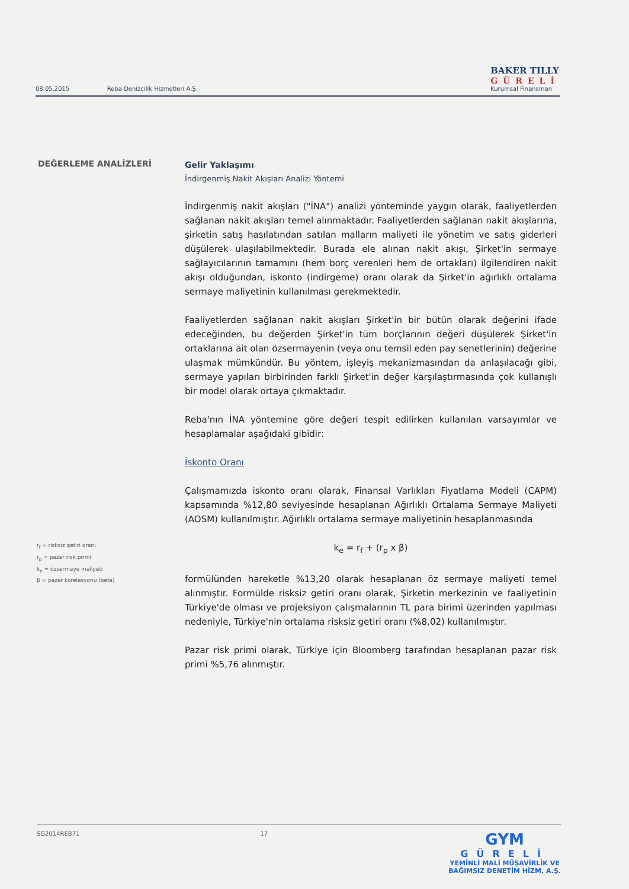08.05.2015 Reba Denizcilik Hizmetleri A.Ş.
BAKER TILLY
GÜRELİ
Kurumsal Finansman
DEĞERLEME ANALİZLERİ
Gelir Yaklaşımı
İndirgenmiş Nakit Akışları Analizi Yöntemi
İndirgenmiş nakit akışları ("İNA") analizi yönteminde yaygın olarak, faaliyetlerden sağlanan nakit akışları temel alınmaktadır. Faaliyetlerden sağlanan nakit akışlarına, şirketin satış hasılatından satılan malların maliyeti ile yönetim ve satış giderleri düşülerek ulaşılabilmektedir. Burada ele alınan nakit akışı, Şirket'in sermaye sağlayıcılarının tamamını (hem borç verenleri hem de ortakları) ilgilendiren nakit akışı olduğundan, iskonto (indirgeme) oranı olarak da Şirket'in ağırlıklı ortalama sermaye maliyetinin kullanılması gerekmektedir.
Faaliyetlerden sağlanan nakit akışları Şirket'in bir bütün olarak değerini ifade edeceğinden, bu değerden Şirket'in tüm borçlarının değeri düşülerek Şirket'in ortaklarına ait olan özsermayenin (veya onu temsil eden pay senetlerinin) değerine ulaşmak mümkündür. Bu yöntem, işleyiş mekanizmasından da anlaşılacağı gibi, sermaye yapıları birbirinden farklı Şirket'in değer karşılaştırmasında çok kullanışlı bir model olarak ortaya çıkmaktadır.
Reba'nın İNA yöntemine göre değeri tespit edilirken kullanılan varsayımlar ve hesaplamalar aşağıdaki gibidir:
İskonto Oranı
Çalışmamızda iskonto oranı olarak, Finansal Varlıkları Fiyatlama Modeli (CAPM) kapsamında %12,80 seviyesinde hesaplanan Ağırlıklı Ortalama Sermaye Maliyeti (AOSM) kullanılmıştır. Ağırlıklı ortalama sermaye maliyetinin hesaplanmasında
k<sub>e</sub> = r<sub>f</sub> + (r<sub>p</sub> x β)
formülünden hareketle %13,20 olarak hesaplanan öz sermaye maliyeti temel alınmıştır. Formülde risksiz getiri oranı olarak, Şirketin merkezinin ve faaliyetinin Türkiye'de olması ve projeksiyon çalışmalarının TL para birimi üzerinden yapılması nedeniyle, Türkiye'nin ortalama risksiz getiri oranı (%8,02) kullanılmıştır.
Pazar risk primi olarak, Türkiye için Bloomberg tarafından hesaplanan pazar risk primi %5,76 alınmıştır.
r<sub>f</sub> = risksiz getiri oranı
r<sub>p</sub> = pazar risk primi
k<sub>e</sub> = özsermaye maliyeti
β = pazar korelasyonu (beta)
SG2014REB71 17
GYM
GÜRELİ
YEMİNLİ MALİ MÜŞAVİRLİK VE
BAĞIMSIZ DENETİM HİZM. A.Ş.